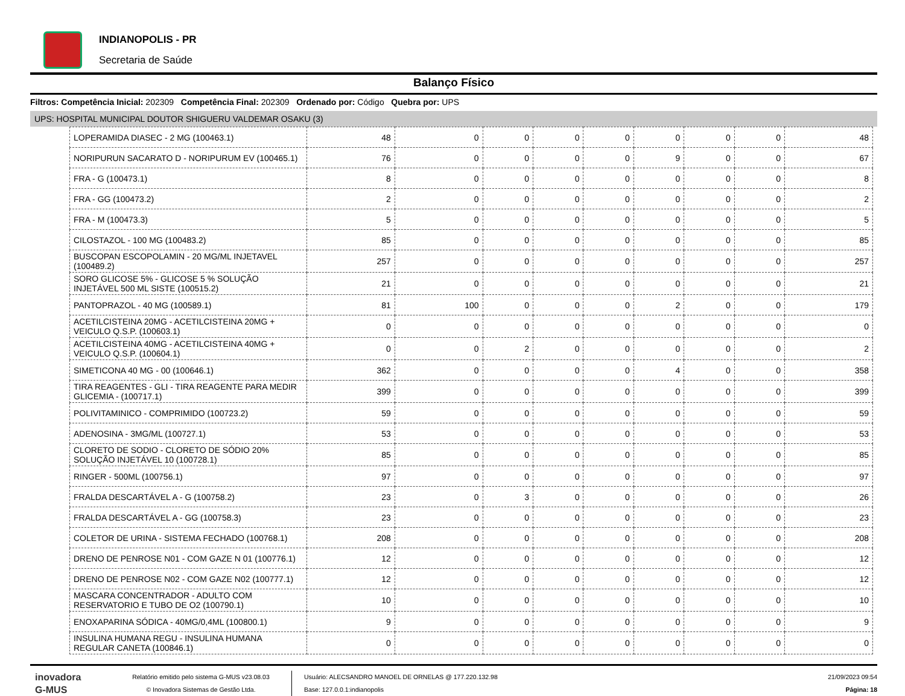INDIANOPOLIS - PR
Secretaria de Saúde
Balanço Físico
Filtros: Competência Inicial: 202309 Competência Final: 202309 Ordenado por: Código Quebra por: UPS
UPS: HOSPITAL MUNICIPAL DOUTOR SHIGUERU VALDEMAR OSAKU (3)
| LOPERAMIDA DIASEC - 2 MG (100463.1) | 48 | 0 | 0 | 0 | 0 | 0 | 0 | 0 | 48 |
| NORIPURUN SACARATO D - NORIPURUM EV (100465.1) | 76 | 0 | 0 | 0 | 0 | 9 | 0 | 0 | 67 |
| FRA - G (100473.1) | 8 | 0 | 0 | 0 | 0 | 0 | 0 | 0 | 8 |
| FRA - GG (100473.2) | 2 | 0 | 0 | 0 | 0 | 0 | 0 | 0 | 2 |
| FRA - M (100473.3) | 5 | 0 | 0 | 0 | 0 | 0 | 0 | 0 | 5 |
| CILOSTAZOL - 100 MG (100483.2) | 85 | 0 | 0 | 0 | 0 | 0 | 0 | 0 | 85 |
| BUSCOPAN ESCOPOLAMIN - 20 MG/ML INJETAVEL (100489.2) | 257 | 0 | 0 | 0 | 0 | 0 | 0 | 0 | 257 |
| SORO GLICOSE 5% - GLICOSE 5 % SOLUÇÃO INJETÁVEL 500 ML SISTE (100515.2) | 21 | 0 | 0 | 0 | 0 | 0 | 0 | 0 | 21 |
| PANTOPRAZOL - 40 MG (100589.1) | 81 | 100 | 0 | 0 | 0 | 2 | 0 | 0 | 179 |
| ACETILCISTEINA 20MG - ACETILCISTEINA 20MG + VEICULO Q.S.P. (100603.1) | 0 | 0 | 0 | 0 | 0 | 0 | 0 | 0 | 0 |
| ACETILCISTEINA 40MG - ACETILCISTEINA 40MG + VEICULO Q.S.P. (100604.1) | 0 | 0 | 2 | 0 | 0 | 0 | 0 | 0 | 2 |
| SIMETICONA 40 MG - 00 (100646.1) | 362 | 0 | 0 | 0 | 0 | 4 | 0 | 0 | 358 |
| TIRA REAGENTES - GLI - TIRA REAGENTE PARA MEDIR GLICEMIA - (100717.1) | 399 | 0 | 0 | 0 | 0 | 0 | 0 | 0 | 399 |
| POLIVITAMINICO - COMPRIMIDO (100723.2) | 59 | 0 | 0 | 0 | 0 | 0 | 0 | 0 | 59 |
| ADENOSINA - 3MG/ML (100727.1) | 53 | 0 | 0 | 0 | 0 | 0 | 0 | 0 | 53 |
| CLORETO DE SODIO - CLORETO DE SÓDIO 20% SOLUÇÃO INJETÁVEL 10 (100728.1) | 85 | 0 | 0 | 0 | 0 | 0 | 0 | 0 | 85 |
| RINGER - 500ML (100756.1) | 97 | 0 | 0 | 0 | 0 | 0 | 0 | 0 | 97 |
| FRALDA DESCARTÁVEL A - G (100758.2) | 23 | 0 | 3 | 0 | 0 | 0 | 0 | 0 | 26 |
| FRALDA DESCARTÁVEL A - GG (100758.3) | 23 | 0 | 0 | 0 | 0 | 0 | 0 | 0 | 23 |
| COLETOR DE URINA - SISTEMA FECHADO (100768.1) | 208 | 0 | 0 | 0 | 0 | 0 | 0 | 0 | 208 |
| DRENO DE PENROSE N01 - COM GAZE N 01 (100776.1) | 12 | 0 | 0 | 0 | 0 | 0 | 0 | 0 | 12 |
| DRENO DE PENROSE N02 - COM GAZE N02 (100777.1) | 12 | 0 | 0 | 0 | 0 | 0 | 0 | 0 | 12 |
| MASCARA CONCENTRADOR - ADULTO COM RESERVATORIO E TUBO DE O2 (100790.1) | 10 | 0 | 0 | 0 | 0 | 0 | 0 | 0 | 10 |
| ENOXAPARINA SÓDICA - 40MG/0,4ML (100800.1) | 9 | 0 | 0 | 0 | 0 | 0 | 0 | 0 | 9 |
| INSULINA HUMANA REGU - INSULINA HUMANA REGULAR CANETA (100846.1) | 0 | 0 | 0 | 0 | 0 | 0 | 0 | 0 | 0 |
inovadora
G-MUS
Relatório emitido pelo sistema G-MUS v23.08.03
© Inovadora Sistemas de Gestão Ltda.
Usuário: ALECSANDRO MANOEL DE ORNELAS @ 177.220.132.98
Base: 127.0.0.1:indianopolis
21/09/2023 09:54
Página: 18